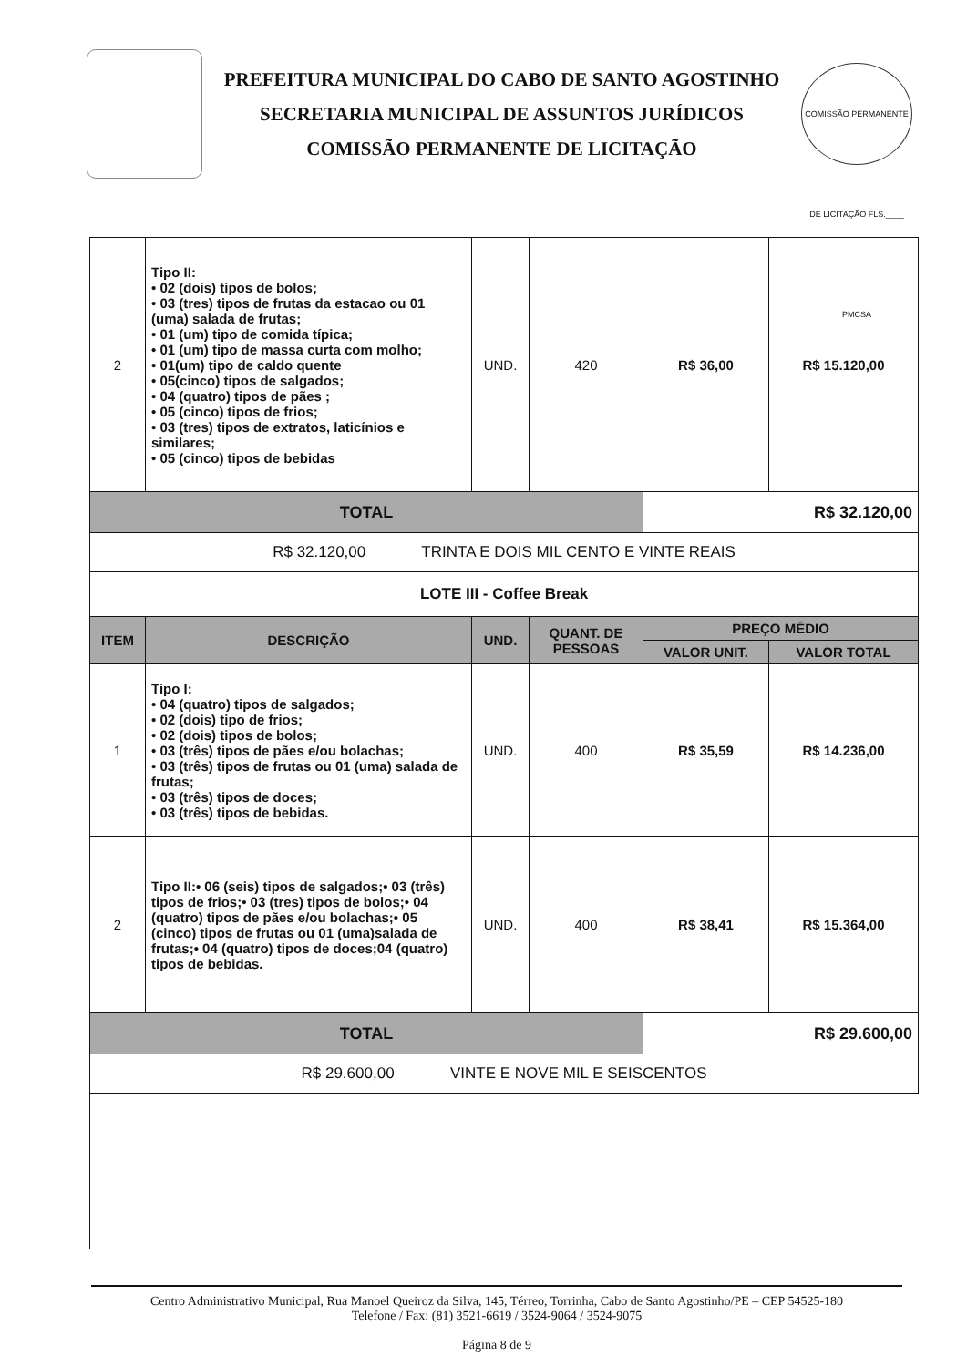PREFEITURA MUNICIPAL DO CABO DE SANTO AGOSTINHO
SECRETARIA MUNICIPAL DE ASSUNTOS JURÍDICOS
COMISSÃO PERMANENTE DE LICITAÇÃO
COMISSÃO PERMANENTE DE LICITAÇÃO FLS.____ PMCSA
| 2 | Tipo II: • 02 (dois) tipos de bolos; • 03 (tres) tipos de frutas da estacao ou 01 (uma) salada de frutas; • 01 (um) tipo de comida típica; • 01 (um) tipo de massa curta com molho; • 01(um) tipo de caldo quente • 05(cinco) tipos de salgados; • 04 (quatro) tipos de pães ; • 05 (cinco) tipos de frios; • 03 (tres) tipos de extratos, laticínios e similares; • 05 (cinco) tipos de bebidas | UND. | 420 | R$ 36,00 | R$ 15.120,00 |
| TOTAL | | | | R$ 32.120,00 | |
| R$ 32.120,00 TRINTA E DOIS MIL CENTO E VINTE REAIS | | | | | |
| LOTE III - Coffee Break | | | | | |
| ITEM | DESCRIÇÃO | UND. | QUANT. DE PESSOAS | PREÇO MÉDIO | |
| | | | | VALOR UNIT. | VALOR TOTAL |
| 1 | Tipo I: • 04 (quatro) tipos de salgados; • 02 (dois) tipo de frios; • 02 (dois) tipos de bolos; • 03 (três) tipos de pães e/ou bolachas; • 03 (três) tipos de frutas ou 01 (uma) salada de frutas; • 03 (três) tipos de doces; • 03 (três) tipos de bebidas. | UND. | 400 | R$ 35,59 | R$ 14.236,00 |
| 2 | Tipo II:• 06 (seis) tipos de salgados;• 03 (três) tipos de frios;• 03 (tres) tipos de bolos;• 04 (quatro) tipos de pães e/ou bolachas;• 05 (cinco) tipos de frutas ou 01 (uma)salada de frutas;• 04 (quatro) tipos de doces;04 (quatro) tipos de bebidas. | UND. | 400 | R$ 38,41 | R$ 15.364,00 |
| TOTAL | | | | R$ 29.600,00 | |
| R$ 29.600,00 VINTE E NOVE MIL E SEISCENTOS | | | | | |
Centro Administrativo Municipal, Rua Manoel Queiroz da Silva, 145, Térreo, Torrinha, Cabo de Santo Agostinho/PE – CEP 54525-180
Telefone / Fax: (81) 3521-6619 / 3524-9064 / 3524-9075
Página 8 de 9